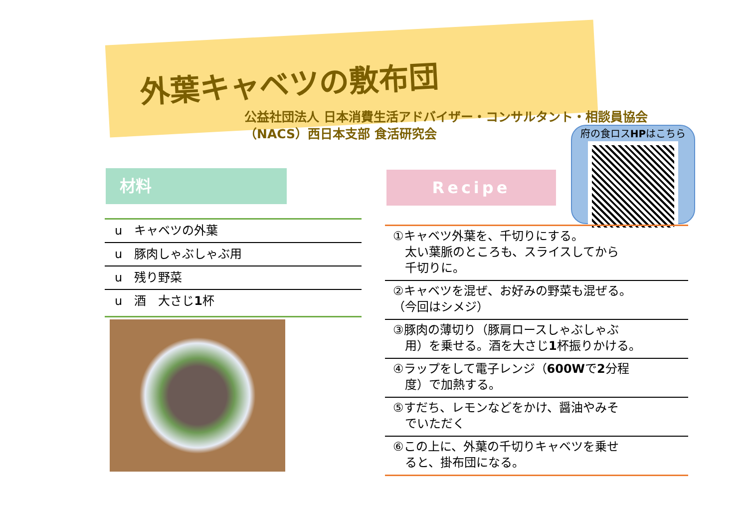外葉キャベツの敷布団
公益社団法人 日本消費生活アドバイザー・コンサルタント・相談員協会
（NACS）西日本支部 食活研究会
材料 Recipe
府の食ロスHPはこちら
u　キャベツの外葉
u　豚肉しゃぶしゃぶ用
u　残り野菜
u　酒　大さじ1杯
①キャベツ外葉を、千切りにする。
　太い葉脈のところも、スライスしてから
　千切りに。
②キャベツを混ぜ、お好みの野菜も混ぜる。
（今回はシメジ）
③豚肉の薄切り（豚肩ロースしゃぶしゃぶ
　用）を乗せる。酒を大さじ1杯振りかける。
④ラップをして電子レンジ（600Wで2分程
　度）で加熱する。
⑤すだち、レモンなどをかけ、醤油やみそ
　でいただく
⑥この上に、外葉の千切りキャベツを乗せ
　ると、掛布団になる。